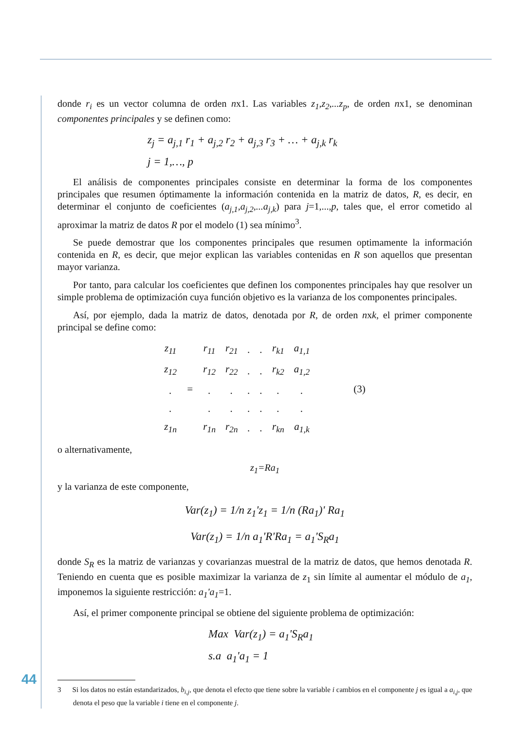donde r<sub>i</sub> es un vector columna de orden nx1. Las variables z<sub>1</sub>,z<sub>2</sub>,...z<sub>p</sub>, de orden nx1, se denominan componentes principales y se definen como:
z<sub>j</sub> = a<sub>j,1</sub> r<sub>1</sub> + a<sub>j,2</sub> r<sub>2</sub> + a<sub>j,3</sub> r<sub>3</sub> + … + a<sub>j,k</sub> r<sub>k</sub>
j = 1,…, p
El análisis de componentes principales consiste en determinar la forma de los componentes principales que resumen óptimamente la información contenida en la matriz de datos, R, es decir, en determinar el conjunto de coeficientes (a<sub>j,1</sub>,a<sub>j,2</sub>,...a<sub>j,k</sub>) para j=1,...,p, tales que, el error cometido al aproximar la matriz de datos R por el modelo (1) sea mínimo<sup>3</sup>.
Se puede demostrar que los componentes principales que resumen optimamente la información contenida en R, es decir, que mejor explican las variables contenidas en R son aquellos que presentan mayor varianza.
Por tanto, para calcular los coeficientes que definen los componentes principales hay que resolver un simple problema de optimización cuya función objetivo es la varianza de los componentes principales.
Así, por ejemplo, dada la matriz de datos, denotada por R, de orden nxk, el primer componente principal se define como:
| z<sub>11</sub> | = | r<sub>11</sub> | r<sub>21</sub> | . | . | r<sub>k1</sub> | a<sub>1,1</sub> | (3) |
| z<sub>12</sub> | | r<sub>12</sub> | r<sub>22</sub> | . | . | r<sub>k2</sub> | a<sub>1,2</sub> | |
| . | | . | . | . | . | . | . | |
| . | | . | . | . | . | . | . | |
| z<sub>1n</sub> | | r<sub>1n</sub> | r<sub>2n</sub> | . | . | r<sub>kn</sub> | a<sub>1,k</sub> | |
o alternativamente,
z<sub>1</sub>=Ra<sub>1</sub>
y la varianza de este componente,
Var(z<sub>1</sub>) = 1/n z<sub>1</sub>'z<sub>1</sub> = 1/n (Ra<sub>1</sub>)' Ra<sub>1</sub>
Var(z<sub>1</sub>) = 1/n a<sub>1</sub>'R'Ra<sub>1</sub> = a<sub>1</sub>'S<sub>R</sub>a<sub>1</sub>
donde S<sub>R</sub> es la matriz de varianzas y covarianzas muestral de la matriz de datos, que hemos denotada R. Teniendo en cuenta que es posible maximizar la varianza de z<sub>1</sub> sin límite al aumentar el módulo de a<sub>1</sub>, imponemos la siguiente restricción: a<sub>1</sub>'a<sub>1</sub>=1.
Así, el primer componente principal se obtiene del siguiente problema de optimización:
Max Var(z<sub>1</sub>) = a<sub>1</sub>'S<sub>R</sub>a<sub>1</sub>
s.a a<sub>1</sub>'a<sub>1</sub> = 1
3 Si los datos no están estandarizados, b<sub>i,j</sub>, que denota el efecto que tiene sobre la variable i cambios en el componente j es igual a a<sub>i,j</sub>, que denota el peso que la variable i tiene en el componente j.
44